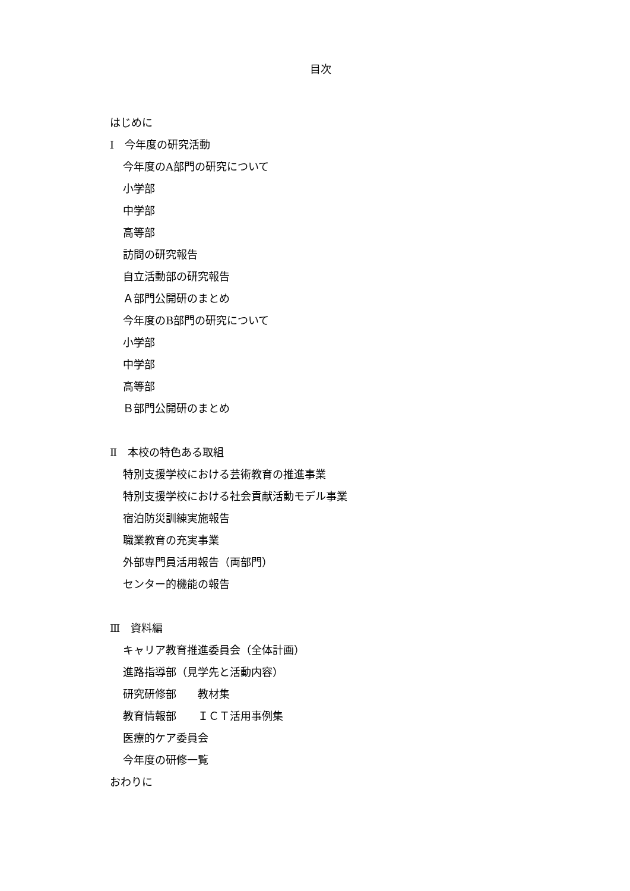目次
はじめに
Ⅰ　今年度の研究活動
今年度のA部門の研究について
小学部
中学部
高等部
訪問の研究報告
自立活動部の研究報告
Ａ部門公開研のまとめ
今年度のB部門の研究について
小学部
中学部
高等部
Ｂ部門公開研のまとめ
Ⅱ　本校の特色ある取組
特別支援学校における芸術教育の推進事業
特別支援学校における社会貢献活動モデル事業
宿泊防災訓練実施報告
職業教育の充実事業
外部専門員活用報告（両部門）
センター的機能の報告
Ⅲ　資料編
キャリア教育推進委員会（全体計画）
進路指導部（見学先と活動内容）
研究研修部　　教材集
教育情報部　　ＩＣＴ活用事例集
医療的ケア委員会
今年度の研修一覧
おわりに